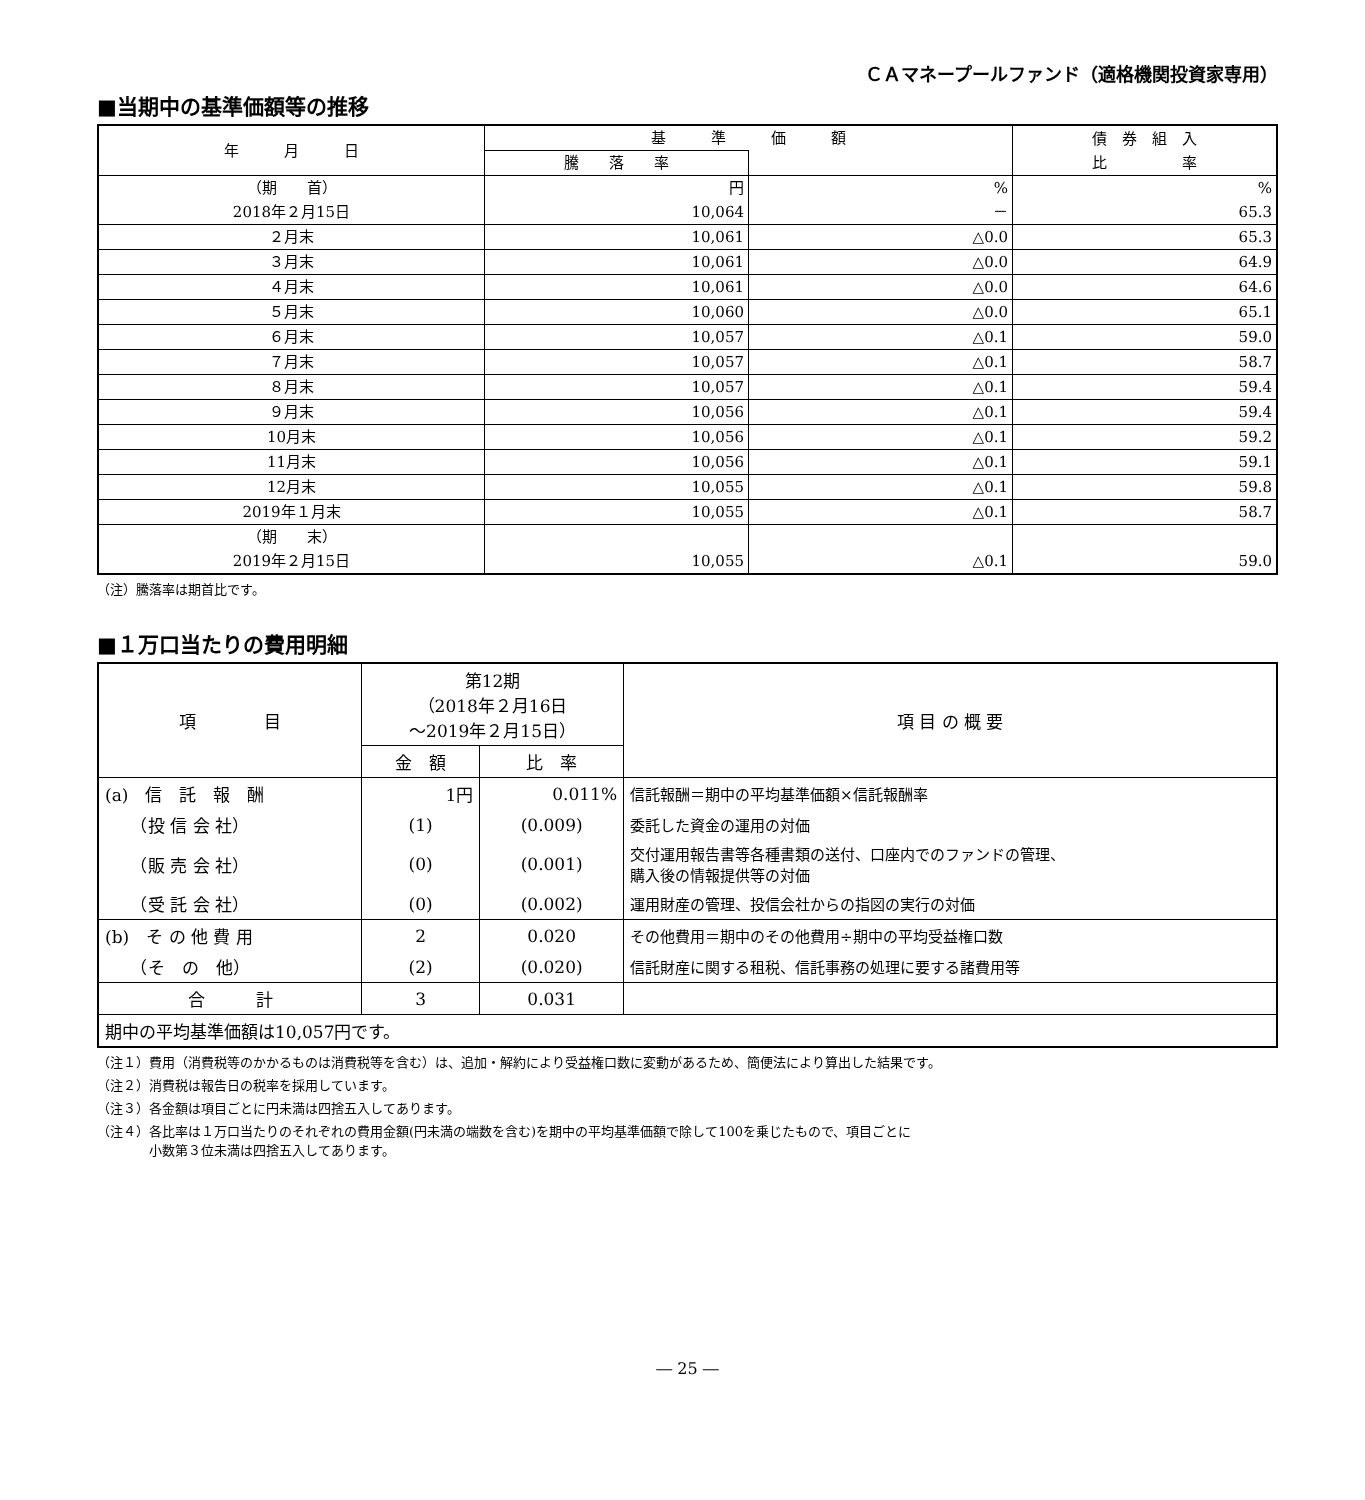ＣＡマネープールファンド（適格機関投資家専用）
■当期中の基準価額等の推移
| 年 月 日 | 基 準 価 額 | | 債 券 組 入 比 率 |
| --- | --- | --- | --- |
| | 騰 落 率 | | |
| （期 首） 2018年２月15日 | 円 10,064 | % － | % 65.3 |
| ２月末 | 10,061 | △0.0 | 65.3 |
| ３月末 | 10,061 | △0.0 | 64.9 |
| ４月末 | 10,061 | △0.0 | 64.6 |
| ５月末 | 10,060 | △0.0 | 65.1 |
| ６月末 | 10,057 | △0.1 | 59.0 |
| ７月末 | 10,057 | △0.1 | 58.7 |
| ８月末 | 10,057 | △0.1 | 59.4 |
| ９月末 | 10,056 | △0.1 | 59.4 |
| 10月末 | 10,056 | △0.1 | 59.2 |
| 11月末 | 10,056 | △0.1 | 59.1 |
| 12月末 | 10,055 | △0.1 | 59.8 |
| 2019年１月末 | 10,055 | △0.1 | 58.7 |
| （期 末） 2019年２月15日 | 10,055 | △0.1 | 59.0 |
（注）騰落率は期首比です。
■１万口当たりの費用明細
| 項 目 | 第12期 （2018年２月16日 ～2019年２月15日） | | 項 目 の 概 要 |
| --- | --- | --- | --- |
| | 金 額 | 比 率 | |
| (a) 信 託 報 酬 | 1円 | 0.011% | 信託報酬＝期中の平均基準価額×信託報酬率 |
| （投 信 会 社） | (1) | (0.009) | 委託した資金の運用の対価 |
| （販 売 会 社） | (0) | (0.001) | 交付運用報告書等各種書類の送付、口座内でのファンドの管理、 購入後の情報提供等の対価 |
| （受 託 会 社） | (0) | (0.002) | 運用財産の管理、投信会社からの指図の実行の対価 |
| (b) そ の 他 費 用 | 2 | 0.020 | その他費用＝期中のその他費用÷期中の平均受益権口数 |
| （そ の 他） | (2) | (0.020) | 信託財産に関する租税、信託事務の処理に要する諸費用等 |
| 合 計 | 3 | 0.031 | |
| 期中の平均基準価額は10,057円です。 | | | |
（注１）費用（消費税等のかかるものは消費税等を含む）は、追加・解約により受益権口数に変動があるため、簡便法により算出した結果です。
（注２）消費税は報告日の税率を採用しています。
（注３）各金額は項目ごとに円未満は四捨五入してあります。
（注４）各比率は１万口当たりのそれぞれの費用金額(円未満の端数を含む)を期中の平均基準価額で除して100を乗じたもので、項目ごとに
　　　　小数第３位未満は四捨五入してあります。
― 25 ―